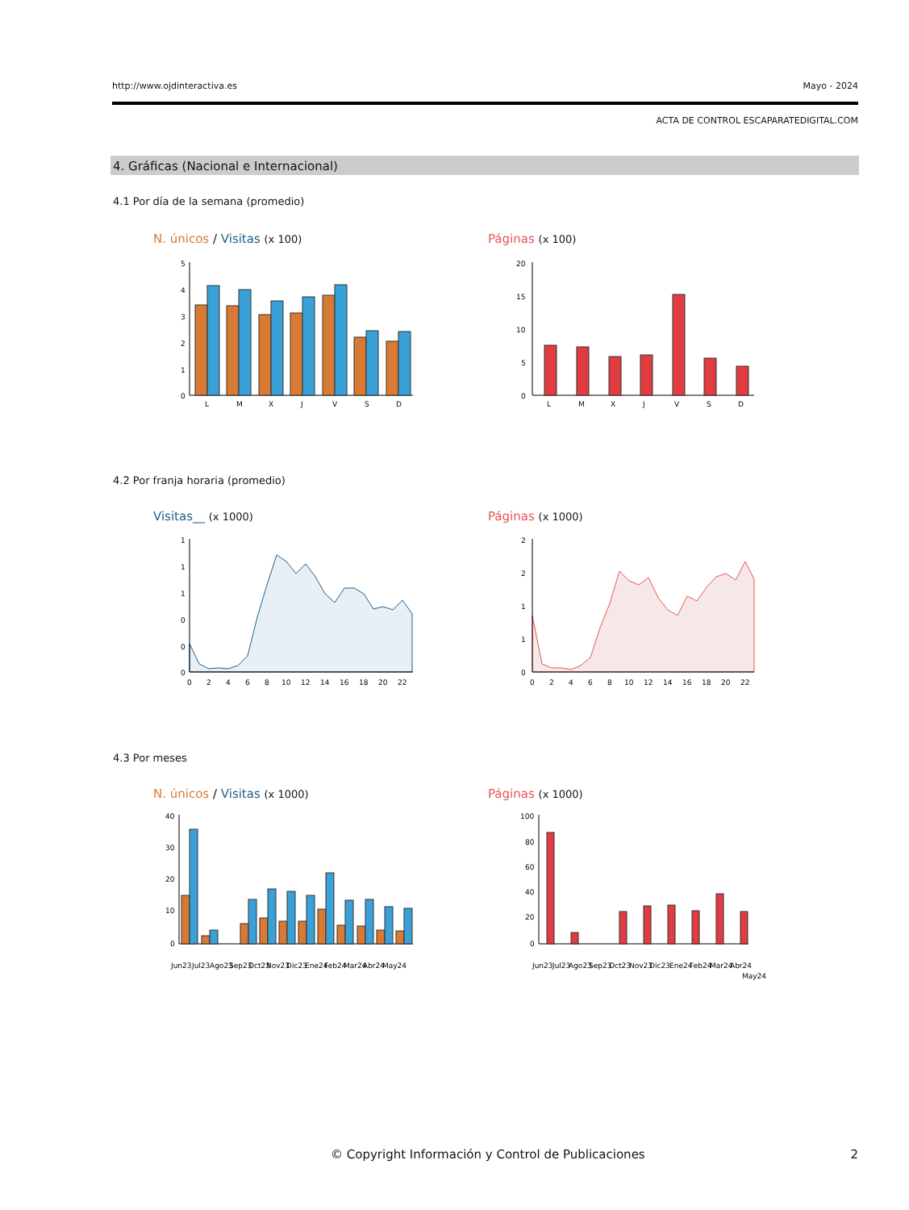http://www.ojdinteractiva.es Mayo - 2024
ACTA DE CONTROL ESCAPARATEDIGITAL.COM
4. Gráficas (Nacional e Internacional)
4.1 Por día de la semana (promedio)
N. únicos / Visitas (x 100) Páginas (x 100)
5
4
3
2
1
0
L
M
X
J
V
S
D
20
15
10
5
0
L
M
X
J
V
S
D
4.2 Por franja horaria (promedio)
Visitas__ (x 1000) Páginas (x 1000)
1
1
1
0
0
0
0
2
4
6
8
10
12
14
16
18
20
22
2
2
1
1
0
0
2
4
6
8
10
12
14
16
18
20
22
4.3 Por meses
N. únicos / Visitas (x 1000) Páginas (x 1000)
40
30
20
10
0
Jun23
Jul23
Ago23
Sep23
Oct23
Nov23
Dic23
Ene24
Feb24
Mar24
Abr24
May24
100
80
60
40
20
0
Jun23
Jul23
Ago23
Sep23
Oct23
Nov23
Dic23
Ene24
Feb24
Mar24
Abr24
May24
© Copyright Información y Control de Publicaciones
2